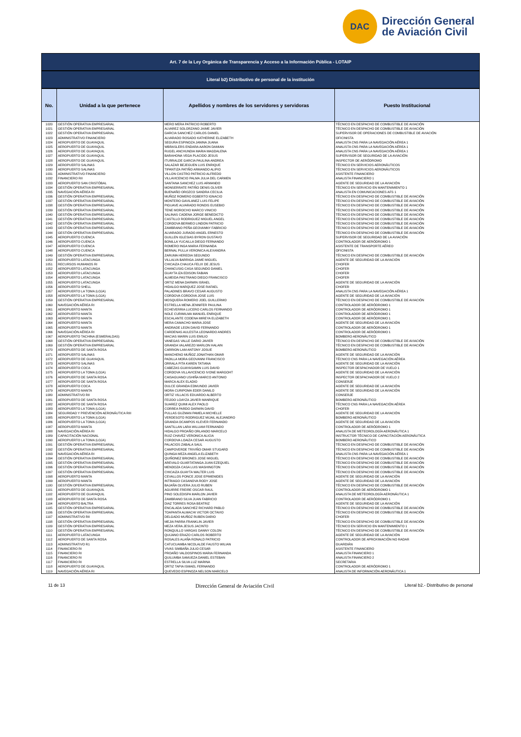DAC
Dirección General
de Aviación Civil
Art. 7 de la Ley Orgánica de Transparencia y Acceso a la Información Pública - LOTAIP
Literal b2) Distributivo de personal de la institución
| No. | Unidad a la que pertenece | Apellidos y nombres de los servidores y servidoras | Puesto Institucional |
| --- | --- | --- | --- |
| 1020 | GESTIÓN OPERATIVA EMPRESARIAL | MERO MERA PATRICIO ROBERTO | TÉCNICO EN DESPACHO DE COMBUSTIBLE DE AVIACIÓN |
| 1021 | GESTIÓN OPERATIVA EMPRESARIAL | ALVAREZ SOLORZANO JAIME JAVIER | TÉCNICO EN DESPACHO DE COMBUSTIBLE DE AVIACIÓN |
| 1022 | GESTIÓN OPERATIVA EMPRESARIAL | GARCIA SANCHEZ CARLOS DANIEL | SUPERVISOR DE OPERACIONES DE COMBUSTIBLE DE AVIACIÓN |
| 1023 | ADMINISTRATIVO FINANCIERO | ALVARADO ROSADO KATHERINE ELIZABETH | OFICINISTA |
| 1024 | AEROPUERTO DE GUAYAQUIL | SEGURA ESPINOZA JANINA JUANA | ANALISTA CNS PARA LA NAVEGACIÓN AÉREA 1 |
| 1025 | AEROPUERTO DE GUAYAQUIL | WBRASLERS ENDARA AARON DAMIAN | ANALISTA CNS PARA LA NAVEGACIÓN AÉREA 1 |
| 1026 | AEROPUERTO DE GUAYAQUIL | RUGEL ANCHUNDIA MARIA MAGDALENA | ANALISTA CNS PARA LA NAVEGACIÓN AÉREA 1 |
| 1027 | AEROPUERTO DE GUAYAQUIL | BARAHONA VEGA PLACIDO JESUS | SUPERVISOR DE SEGURIDAD DE LA AVIACIÓN |
| 1028 | AEROPUERTO DE GUAYAQUIL | ITURRALDE GARCIA PAULINA ANDREA | INSPECTOR DE AERÓDROMO |
| 1029 | AEROPUERTO SALINAS | SALAZAR BEJEGUEN LUIS ENRIQUE | TÉCNICO EN SERVICIOS AERONÁUTICOS |
| 1030 | AEROPUERTO SALINAS | TIPANTIZA PATIÑO ARMANDO ALIPIO | TÉCNICO EN SERVICIOS AERONÁUTICOS |
| 1031 | ADMINISTRATIVO FINANCIERO | VILLON CASTRO PATRICIO ALFREDO | ASISTENTE FINANCIERO |
| 1032 | FINANCIERO RII | VILLAVICENCIO PALMA JULIA DEL CARMEN | ANALISTA FINANCIERO 1 |
| 1033 | AEROPUERTO SAN CRISTÓBAL | SANTANA SANCHEZ LUIS ARMANDO | AGENTE DE SEGURIDAD DE LA AVIACIÓN |
| 1034 | GESTIÓN OPERATIVA EMPRESARIAL | MONSERRATE PATIÑO DENIS OLIVER | TÉCNICO EN SERVICIO EN MANTENIMIENTO 1 |
| 1035 | NAVEGACIÓN AÉREA RI | BUENAÑO OROZCO SANDRA CECILIA | ANALISTA EN COMUNICACIONES AFS 1 |
| 1036 | GESTIÓN OPERATIVA EMPRESARIAL | MUÑOZ ROMERO EGBERTO IGNACIO | TÉCNICO EN DESPACHO DE COMBUSTIBLE DE AVIACIÓN |
| 1037 | GESTIÓN OPERATIVA EMPRESARIAL | MONTERO GAVILANEZ LUIS FELIPE | TÉCNICO EN DESPACHO DE COMBUSTIBLE DE AVIACIÓN |
| 1038 | GESTIÓN OPERATIVA EMPRESARIAL | PIGUAVE ALVARADO RONDIS EUSEBIO | TÉCNICO EN DESPACHO DE COMBUSTIBLE DE AVIACIÓN |
| 1039 | GESTIÓN OPERATIVA EMPRESARIAL | TENE MOROCHO MARCO VINICIO | TÉCNICO EN DESPACHO DE COMBUSTIBLE DE AVIACIÓN |
| 1040 | GESTIÓN OPERATIVA EMPRESARIAL | SALINAS CADENA JORGE BENEDICTO | TÉCNICO EN DESPACHO DE COMBUSTIBLE DE AVIACIÓN |
| 1041 | GESTIÓN OPERATIVA EMPRESARIAL | CASTILLO RODRIGUEZ MIGUEL ANGEL | TÉCNICO EN DESPACHO DE COMBUSTIBLE DE AVIACIÓN |
| 1042 | GESTIÓN OPERATIVA EMPRESARIAL | CORDOVA BERMEO LINDON PATRICIO | TÉCNICO EN DESPACHO DE COMBUSTIBLE DE AVIACIÓN |
| 1043 | GESTIÓN OPERATIVA EMPRESARIAL | ZAMBRANO PEÑA GEOVANNY FABRICIO | TÉCNICO EN DESPACHO DE COMBUSTIBLE DE AVIACIÓN |
| 1044 | GESTIÓN OPERATIVA EMPRESARIAL | ALVARADO JURADO ANGEL ERNESTO | TÉCNICO EN DESPACHO DE COMBUSTIBLE DE AVIACIÓN |
| 1045 | AEROPUERTO CUENCA | GUILLEN IGLESIAS BYRON GUSTAVO | SUPERVISOR DE SEGURIDAD DE LA AVIACIÓN |
| 1046 | AEROPUERTO CUENCA | BONILLA YUCAILLA DIEGO FERNANDO | CONTROLADOR DE AERÓDROMO 1 |
| 1047 | AEROPUERTO CUENCA | ROMERO INGA MARIA FERNANDA | ASISTENTE DE TRANSPORTE AÉREO |
| 1048 | AEROPUERTO CUENCA | BERNAL PULLA VERONICA ALEXANDRA | OFICINISTA |
| 1049 | GESTIÓN OPERATIVA EMPRESARIAL | ZARUMA HEREDIA SEGUNDO | TÉCNICO EN DESPACHO DE COMBUSTIBLE DE AVIACIÓN |
| 1050 | AEROPUERTO LATACUNGA | VILLALVA BARRIGA JAIME MIGUEL | AGENTE DE SEGURIDAD DE LA AVIACIÓN |
| 1051 | RECURSOS HUMANOS RI | CHICAIZA CHAUCA FELIX DE JESUS | CHOFER |
| 1052 | AEROPUERTO LATACUNGA | CHANCUSIG CASA SEGUNDO DANIEL | CHOFER |
| 1053 | AEROPUERTO LATACUNGA | GUAYTA IZA EDISON FABIAN | CHOFER |
| 1054 | AEROPUERTO LATACUNGA | ALMEIDA PASTRANO DIEGO FRANCISCO | CHOFER |
| 1055 | AEROPUERTO LATACUNGA | ORTIZ MENA DARWIN ISRAEL | AGENTE DE SEGURIDAD DE LA AVIACIÓN |
| 1056 | AEROPUERTO SHELL | HIDALGO MARQUEZ JOSE RAFAEL | CHOFER |
| 1057 | AEROPUERTO LA TOMA (LOJA) | PALADINES BRAVO CESAR AUGUSTO | ANALISTA CNS PARA LA NAVEGACIÓN AÉREA 1 |
| 1058 | AEROPUERTO LA TOMA (LOJA) | CORDOVA CORDOVA JOSE LUIS | AGENTE DE SEGURIDAD DE LA AVIACIÓN |
| 1059 | GESTIÓN OPERATIVA EMPRESARIAL | MOSQUERA ROMERO JOEL GUILLERMO | TÉCNICO EN DESPACHO DE COMBUSTIBLE DE AVIACIÓN |
| 1060 | NAVEGACIÓN AÉREA RI | ESTRELLA MENA JENNIFER PAULINA | CONTROLADOR DE AERÓDROMO 1 |
| 1061 | AEROPUERTO MANTA | ECHEVERRIA LUCERO CARLOS FERNANDO | CONTROLADOR DE AERÓDROMO 1 |
| 1062 | AEROPUERTO MANTA | NOLE CURIMILMA MANUEL ENRIQUE | CONTROLADOR DE AERÓDROMO 1 |
| 1063 | AEROPUERTO MANTA | ESCALANTE CODENA MIREYA ELIZABETH | CONTROLADOR DE AERÓDROMO 1 |
| 1064 | AEROPUERTO MANTA | MERA CAMACHO MARIA JOSE | AGENTE DE SEGURIDAD DE LA AVIACIÓN |
| 1065 | AEROPUERTO MANTA | ANDRADE LEON DAVID FERNANDO | CONTROLADOR DE AERÓDROMO 1 |
| 1066 | NAVEGACIÓN AÉREA RI | CARDENAS AULESTIA LEONARDO ANDRES | CONTROLADOR DE AERÓDROMO 1 |
| 1067 | AEROPUERTO TACHINA (ESMERALDAS) | MACIAS MARIN LUIS EMILIO | BOMBERO AERONÁUTICO |
| 1068 | GESTIÓN OPERATIVA EMPRESARIAL | VANEGAS VALLE DARIO JAVIER | TÉCNICO EN DESPACHO DE COMBUSTIBLE DE AVIACIÓN |
| 1069 | GESTIÓN OPERATIVA EMPRESARIAL | GRANDA VALAREZO MARLON HALAIN | TÉCNICO EN DESPACHO DE COMBUSTIBLE DE AVIACIÓN |
| 1070 | AEROPUERTO DE SANTA ROSA | CARRION LAM ANTONY JOSUE | BOMBERO AERONÁUTICO |
| 1071 | AEROPUERTO SALINAS | MANCHENO MUÑOZ JONATHAN OMAR | AGENTE DE SEGURIDAD DE LA AVIACIÓN |
| 1072 | AEROPUERTO DE GUAYAQUIL | PADILLA MORA GEOVANNI FRANCISCO | TÉCNICO CNS PARA LA NAVEGACIÓN AÉREA |
| 1073 | AEROPUERTO SALINAS | ORRALA PITA KAREN TATIANA | AGENTE DE SEGURIDAD DE LA AVIACIÓN |
| 1074 | AEROPUERTO COCA | CABEZAS GUAYASAMIN LUIS DAVID | INSPECTOR DESPACHADOR DE VUELO 1 |
| 1075 | AEROPUERTO LA TOMA (LOJA) | CORDOVA VILLAVICENCIO IVONE MARGOHT | AGENTE DE SEGURIDAD DE LA AVIACIÓN |
| 1076 | AEROPUERTO DE SANTA ROSA | CAISAGUANO USHIÑA MARCO ANTONIO | INSPECTOR DESPACHADOR DE VUELO 2 |
| 1077 | AEROPUERTO DE SANTA ROSA | MARCA ALEX ELADIO | CONSERJE |
| 1078 | AEROPUERTO COCA | DULCE GRANDA EDMUNDO JAVIER | AGENTE DE SEGURIDAD DE LA AVIACIÓN |
| 1079 | AEROPUERTO MANTA | MORA CURIPOMA EDER DANILO | AGENTE DE SEGURIDAD DE LA AVIACIÓN |
| 1080 | ADMINISTRATIVO RII | ORTIZ VILLACIS EDUARDO ALBERTO | CONSERJE |
| 1081 | AEROPUERTO DE SANTA ROSA | FEIJOO LOAYZA JAVIER MANRIQUE | BOMBERO AERONÁUTICO |
| 1082 | AEROPUERTO DE SANTA ROSA | SUAREZ QUIMI ALEX PAOLO | TÉCNICO CNS PARA LA NAVEGACIÓN AÉREA |
| 1083 | AEROPUERTO LA TOMA (LOJA) | CORREA PARDO DARWIN DAVID | CHOFER |
| 1084 | SEGURIDAD Y PREVENCIÓN AERONÁUTICA RIII | PULLAS GUZMAN PAMELA MICHELLE | AGENTE DE SEGURIDAD DE LA AVIACIÓN |
| 1085 | AEROPUERTO LA TOMA (LOJA) | VERDESOTO RODRIGUEZ MIJAIL ALEJANDRO | BOMBERO AERONÁUTICO |
| 1086 | AEROPUERTO LA TOMA (LOJA) | GRANDA OCAMPOS KLEVER FERNANDO | AGENTE DE SEGURIDAD DE LA AVIACIÓN |
| 1087 | AEROPUERTO MANTA | SANTILLAN LARA WILLIAM FERNANDO | CONTROLADOR DE AERÓDROMO 1 |
| 1088 | NAVEGACIÓN AÉREA RI | HIDALGO PROAÑO ORLANDO MARCELO | ANALISTA DE METEOROLOGÍA AERONÁUTICA 1 |
| 1089 | CAPACITACIÓN NACIONAL | RUIZ CHAVEZ VERONICA ALICIA | INSTRUCTOR TÉCNICO DE CAPACITACIÓN AERONÁUTICA |
| 1090 | AEROPUERTO LA TOMA (LOJA) | CORDOVA LOAIZA CESAR AUGUSTO | BOMBERO AERONÁUTICO |
| 1091 | GESTIÓN OPERATIVA EMPRESARIAL | PALACIOS ZABALA SAUL | TÉCNICO EN DESPACHO DE COMBUSTIBLE DE AVIACIÓN |
| 1092 | GESTIÓN OPERATIVA EMPRESARIAL | CAMPOVERDE TRIVIÑO OMAR STUGARD | TÉCNICO EN DESPACHO DE COMBUSTIBLE DE AVIACIÓN |
| 1093 | NAVEGACIÓN AÉREA RI | QUINGA MEZA ANGELA ELIZABETH | ANALISTA CNS PARA LA NAVEGACIÓN AÉREA 1 |
| 1094 | GESTIÓN OPERATIVA EMPRESARIAL | QUIÑONEZ BRIONES JOSE MIGUEL | TÉCNICO EN DESPACHO DE COMBUSTIBLE DE AVIACIÓN |
| 1095 | GESTIÓN OPERATIVA EMPRESARIAL | AREVALO GUARTATANGA JUAN EZEQUIEL | TÉCNICO EN DESPACHO DE COMBUSTIBLE DE AVIACIÓN |
| 1096 | GESTIÓN OPERATIVA EMPRESARIAL | MENDOZA CASA LUIS WASHINGTON | TÉCNICO EN DESPACHO DE COMBUSTIBLE DE AVIACIÓN |
| 1097 | GESTIÓN OPERATIVA EMPRESARIAL | CHICAIZA GUAYTA WALTER LUIS | TÉCNICO EN DESPACHO DE COMBUSTIBLE DE AVIACIÓN |
| 1098 | AEROPUERTO MANTA | CEVALLOS PONCE JOSE EPIMENIDES | AGENTE DE SEGURIDAD DE LA AVIACIÓN |
| 1099 | AEROPUERTO MANTA | INTRIAGO CASANOVA RODY JOSE | AGENTE DE SEGURIDAD DE LA AVIACIÓN |
| 1100 | GESTIÓN OPERATIVA EMPRESARIAL | BAJAÑA OLVERA JULIO RUBEN | TÉCNICO EN DESPACHO DE COMBUSTIBLE DE AVIACIÓN |
| 1101 | AEROPUERTO DE GUAYAQUIL | AGUIRRE FREIRE OSCAR RAUL | CONTROLADOR DE AERÓDROMO 1 |
| 1102 | AEROPUERTO DE GUAYAQUIL | PINO SOLEDISPA MARLON JAVIER | ANALISTA DE METEOROLOGÍA AERONÁUTICA 1 |
| 1103 | AEROPUERTO DE SANTA ROSA | ZAMBRANO SILVA JUAN FABRICIO | CONTROLADOR DE AERÓDROMO 1 |
| 1104 | AEROPUERTO BALTRA | DIAZ TORRES ROSA BEATRIZ | AGENTE DE SEGURIDAD DE LA AVIACIÓN |
| 1105 | GESTIÓN OPERATIVA EMPRESARIAL | ENCALADA SANCHEZ RICHARD PABLO | TÉCNICO EN DESPACHO DE COMBUSTIBLE DE AVIACIÓN |
| 1106 | GESTIÓN OPERATIVA EMPRESARIAL | TOAPANTA ALMACHI VICTOR OCTAVIO | TÉCNICO EN DESPACHO DE COMBUSTIBLE DE AVIACIÓN |
| 1107 | ADMINISTRATIVO RII | DELGADO MUÑOZ RUBEN DARIO | CHOFER |
| 1108 | GESTIÓN OPERATIVA EMPRESARIAL | MEJIA PARRA FRANKLIN JAVIER | TÉCNICO EN DESPACHO DE COMBUSTIBLE DE AVIACIÓN |
| 1109 | GESTIÓN OPERATIVA EMPRESARIAL | MEZA VERA JESUS JACINTO | TÉCNICO EN SERVICIO EN MANTENIMIENTO 1 |
| 1110 | GESTIÓN OPERATIVA EMPRESARIAL | RONQUILLO VARGAS DANNY COLON | TÉCNICO EN DESPACHO DE COMBUSTIBLE DE AVIACIÓN |
| 1111 | AEROPUERTO LATACUNGA | QUIJANO ERAZO CARLOS ROBERTO | AGENTE DE SEGURIDAD DE LA AVIACIÓN |
| 1112 | AEROPUERTO DE SANTA ROSA | ROSALES ALAÑA RONALD PATRICIO | CONTROLADOR DE APROXIMACIÓN NO RADAR |
| 1113 | ADMINISTRATIVO R1 | CATUCUAMBA NICOLALDE FAUSTO WILIAN | GUARDIÁN |
| 1114 | FINANCIERO RI | VIVAS SIMBAÑA JULIO CESAR | ASISTENTE FINANCIERO |
| 1115 | FINANCIERO RI | PROAÑO VALDOSPINOS MARIA FERNANDA | ANALISTA FINANCIERO 1 |
| 1116 | FINANCIERO RI | QUILUMBA SAMUEZA DANIEL ESTEBAN | ANALISTA FINANCIERO 2 |
| 1117 | FINANCIERO RI | ESTRELLA SILVA LUZ MARINA | SECRETARIA |
| 1118 | AEROPUERTO DE GUAYAQUIL | ORTIZ TAPIA ISMAEL FERNANDO | CONTROLADOR DE AERÓDROMO 1 |
| 1119 | NAVEGACIÓN AÉREA RI | QUEVEDO ESPINOZA NELSON MARCELO | ANALISTA DE INFORMACIÓN AERONÁUTICA 1 |
11 de 13 Dirección General de Aviación Civil Literal b2.- Distributivo de personal